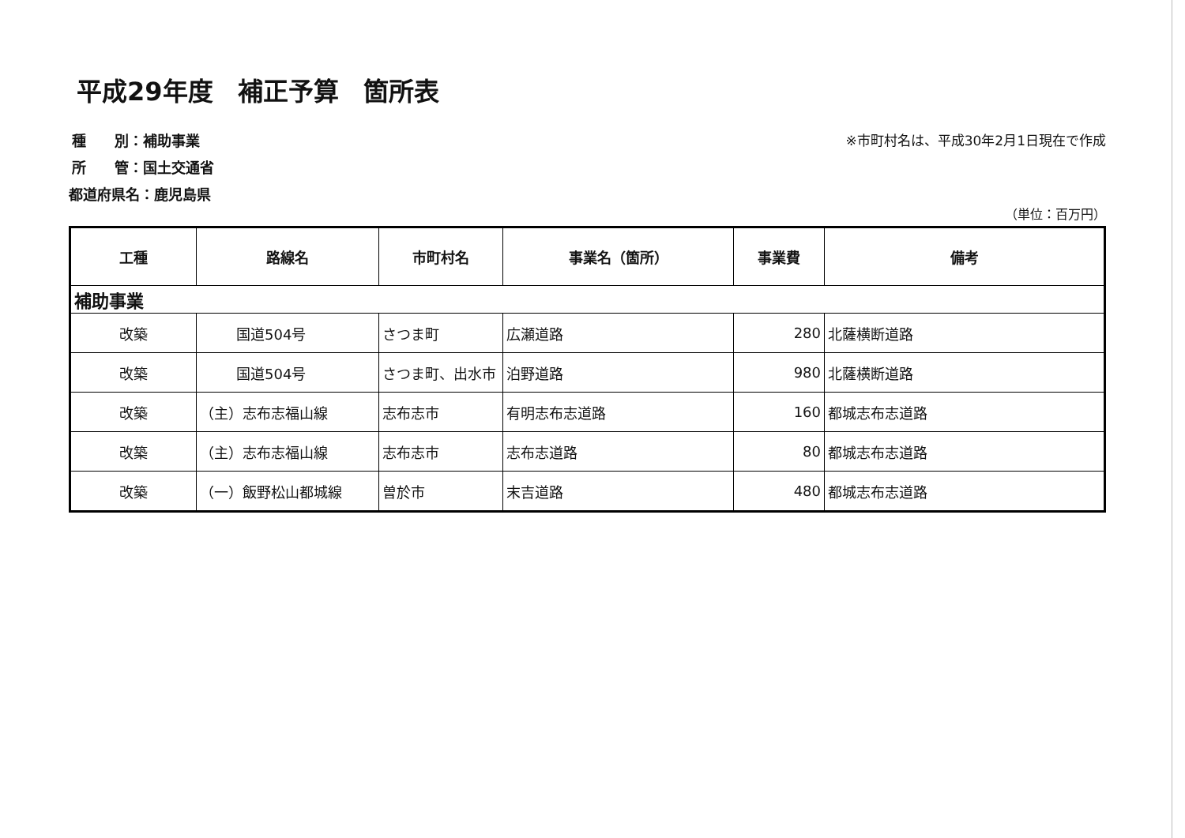平成29年度 補正予算 箇所表
種　　別：補助事業
所　　管：国土交通省
都道府県名：鹿児島県
※市町村名は、平成30年2月1日現在で作成
（単位：百万円）
| 工種 | 路線名 | 市町村名 | 事業名（箇所） | 事業費 | 備考 |
| --- | --- | --- | --- | --- | --- |
| 補助事業 | | | | | |
| 改築 | 国道504号 | さつま町 | 広瀬道路 | 280 | 北薩横断道路 |
| 改築 | 国道504号 | さつま町、出水市 | 泊野道路 | 980 | 北薩横断道路 |
| 改築 | （主）志布志福山線 | 志布志市 | 有明志布志道路 | 160 | 都城志布志道路 |
| 改築 | （主）志布志福山線 | 志布志市 | 志布志道路 | 80 | 都城志布志道路 |
| 改築 | （一）飯野松山都城線 | 曽於市 | 末吉道路 | 480 | 都城志布志道路 |